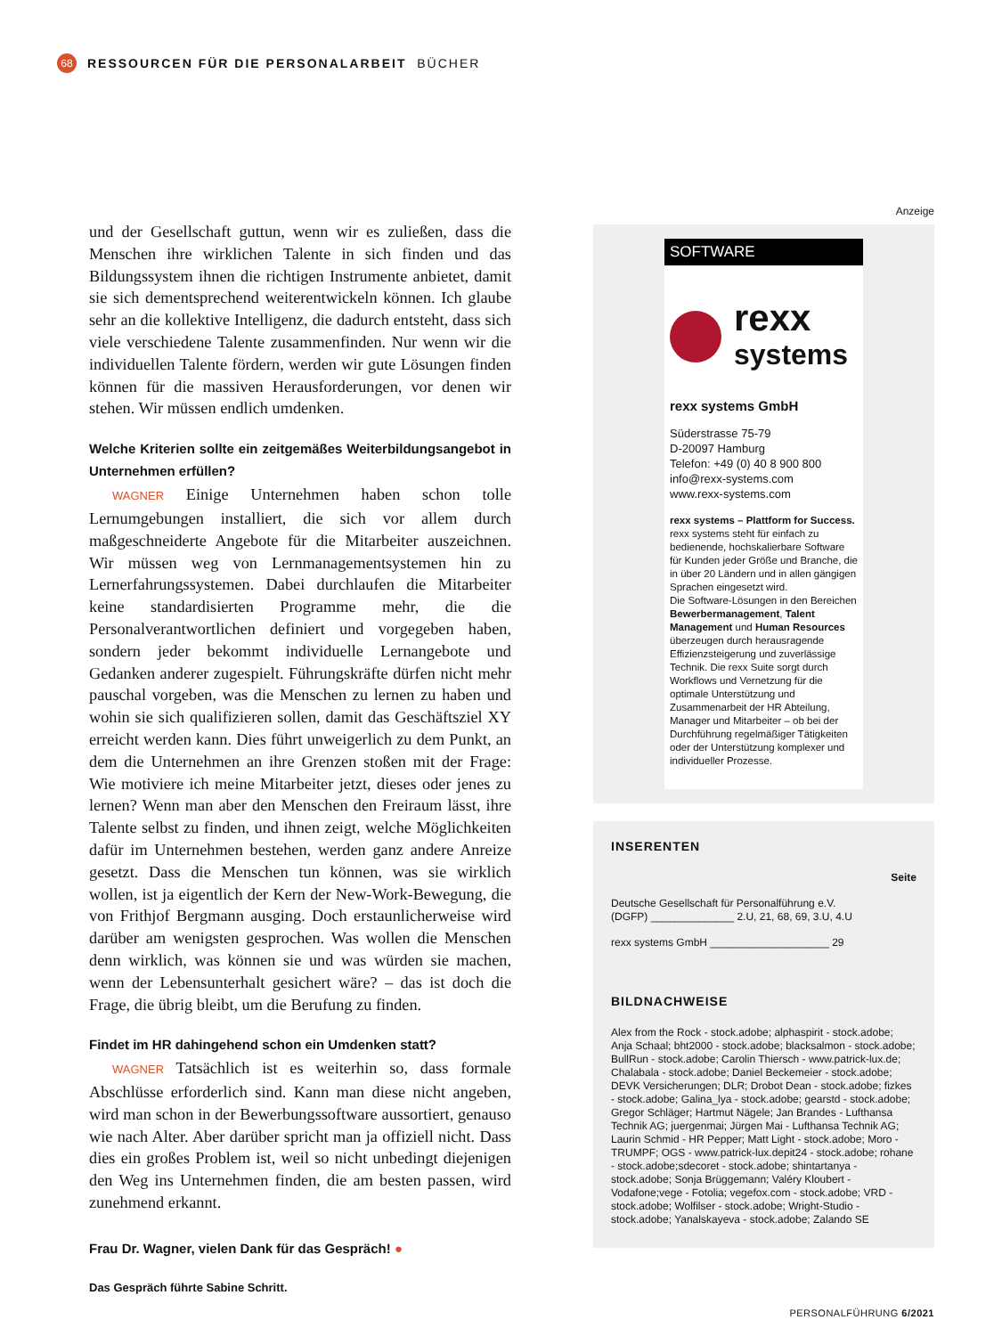68 RESSOURCEN FÜR DIE PERSONALARBEIT BÜCHER
und der Gesellschaft guttun, wenn wir es zuließen, dass die Menschen ihre wirklichen Talente in sich finden und das Bildungssystem ihnen die richtigen Instrumente anbietet, damit sie sich dementsprechend weiterentwickeln können. Ich glaube sehr an die kollektive Intelligenz, die dadurch entsteht, dass sich viele verschiedene Talente zusammenfinden. Nur wenn wir die individuellen Talente fördern, werden wir gute Lösungen finden können für die massiven Herausforderungen, vor denen wir stehen. Wir müssen endlich umdenken.
Welche Kriterien sollte ein zeitgemäßes Weiterbildungsangebot in Unternehmen erfüllen?
WAGNER Einige Unternehmen haben schon tolle Lernumgebungen installiert, die sich vor allem durch maßgeschneiderte Angebote für die Mitarbeiter auszeichnen. Wir müssen weg von Lernmanagementsystemen hin zu Lernerfahrungssystemen. Dabei durchlaufen die Mitarbeiter keine standardisierten Programme mehr, die die Personalverantwortlichen definiert und vorgegeben haben, sondern jeder bekommt individuelle Lernangebote und Gedanken anderer zugespielt. Führungskräfte dürfen nicht mehr pauschal vorgeben, was die Menschen zu lernen zu haben und wohin sie sich qualifizieren sollen, damit das Geschäftsziel XY erreicht werden kann. Dies führt unweigerlich zu dem Punkt, an dem die Unternehmen an ihre Grenzen stoßen mit der Frage: Wie motiviere ich meine Mitarbeiter jetzt, dieses oder jenes zu lernen? Wenn man aber den Menschen den Freiraum lässt, ihre Talente selbst zu finden, und ihnen zeigt, welche Möglichkeiten dafür im Unternehmen bestehen, werden ganz andere Anreize gesetzt. Dass die Menschen tun können, was sie wirklich wollen, ist ja eigentlich der Kern der New-Work-Bewegung, die von Frithjof Bergmann ausging. Doch erstaunlicherweise wird darüber am wenigsten gesprochen. Was wollen die Menschen denn wirklich, was können sie und was würden sie machen, wenn der Lebensunterhalt gesichert wäre? – das ist doch die Frage, die übrig bleibt, um die Berufung zu finden.
Findet im HR dahingehend schon ein Umdenken statt?
WAGNER Tatsächlich ist es weiterhin so, dass formale Abschlüsse erforderlich sind. Kann man diese nicht angeben, wird man schon in der Bewerbungssoftware aussortiert, genauso wie nach Alter. Aber darüber spricht man ja offiziell nicht. Dass dies ein großes Problem ist, weil so nicht unbedingt diejenigen den Weg ins Unternehmen finden, die am besten passen, wird zunehmend erkannt.
Frau Dr. Wagner, vielen Dank für das Gespräch! ●
Das Gespräch führte Sabine Schritt.
Anzeige
SOFTWARE
rexx
systems
rexx systems GmbH
Süderstrasse 75-79
D-20097 Hamburg
Telefon: +49 (0) 40 8 900 800
info@rexx-systems.com
www.rexx-systems.com
rexx systems – Plattform for Success.
rexx systems steht für einfach zu bedienende, hochskalierbare Software für Kunden jeder Größe und Branche, die in über 20 Ländern und in allen gängigen Sprachen eingesetzt wird.
Die Software-Lösungen in den Bereichen Bewerbermanagement, Talent Management und Human Resources überzeugen durch herausragende Effizienzsteigerung und zuverlässige Technik. Die rexx Suite sorgt durch Workflows und Vernetzung für die optimale Unterstützung und Zusammenarbeit der HR Abteilung, Manager und Mitarbeiter – ob bei der Durchführung regelmäßiger Tätigkeiten oder der Unterstützung komplexer und individueller Prozesse.
INSERENTEN
Seite
Deutsche Gesellschaft für Personalführung e.V.
(DGFP) ______________ 2.U, 21, 68, 69, 3.U, 4.U
rexx systems GmbH ____________________ 29
BILDNACHWEISE
Alex from the Rock - stock.adobe; alphaspirit - stock.adobe; Anja Schaal; bht2000 - stock.adobe; blacksalmon - stock.adobe; BullRun - stock.adobe; Carolin Thiersch - www.patrick-lux.de; Chalabala - stock.adobe; Daniel Beckemeier - stock.adobe; DEVK Versicherungen; DLR; Drobot Dean - stock.adobe; fizkes - stock.adobe; Galina_lya - stock.adobe; gearstd - stock.adobe; Gregor Schläger; Hartmut Nägele; Jan Brandes - Lufthansa Technik AG; juergenmai; Jürgen Mai - Lufthansa Technik AG; Laurin Schmid - HR Pepper; Matt Light - stock.adobe; Moro - TRUMPF; OGS - www.patrick-lux.depit24 - stock.adobe; rohane - stock.adobe;sdecoret - stock.adobe; shintartanya - stock.adobe; Sonja Brüggemann; Valéry Kloubert - Vodafone;vege - Fotolia; vegefox.com - stock.adobe; VRD - stock.adobe; Wolfilser - stock.adobe; Wright-Studio - stock.adobe; Yanalskayeva - stock.adobe; Zalando SE
PERSONALFÜHRUNG 6/2021